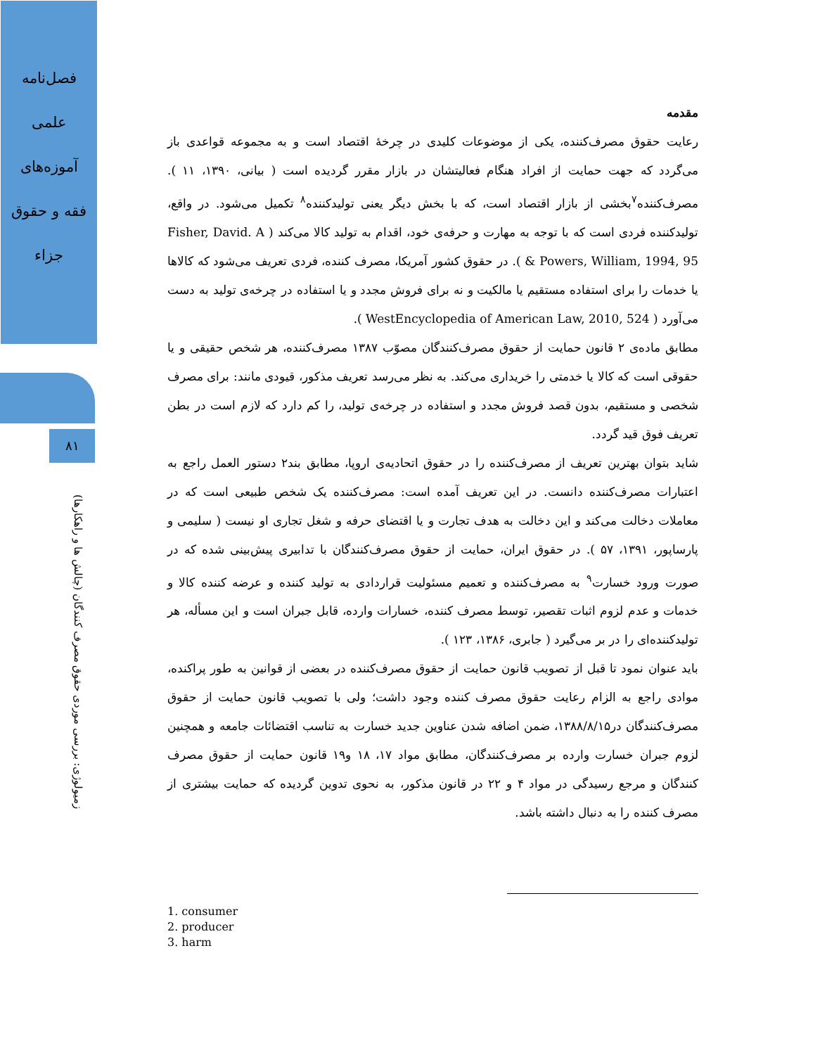فصل‌نامه
علمی
آموزه‌های
فقه و حقوق
جزاء
۸۱
زمیولوژی: بررسی موردی حقوق مصرف کنندگان (چالش ها و راهکارها)
مقدمه
رعایت حقوق مصرف‌کننده، یکی از موضوعات کلیدی در چرخهٔ اقتصاد است و به مجموعه قواعدی باز می‌گردد که جهت حمایت از افراد هنگام فعالیتشان در بازار مقرر گردیده است ( بیانی، ۱۳۹۰، ۱۱ ). مصرف‌کننده<sup>۷</sup>بخشی از بازار اقتصاد است، که با بخش دیگر یعنی تولیدکننده<sup>۸</sup> تکمیل می‌شود. در واقع، تولیدکننده فردی است که با توجه به مهارت و حرفه‌ی خود، اقدام به تولید کالا می‌کند ( Fisher, David. A & Powers, William, 1994, 95 ). در حقوق کشور آمریکا، مصرف کننده، فردی تعریف می‌شود که کالاها یا خدمات را برای استفاده مستقیم یا مالکیت و نه برای فروش مجدد و یا استفاده در چرخه‌ی تولید به دست می‌آورد ( WestEncyclopedia of American Law, 2010, 524 ).
مطابق ماده‌ی ۲ قانون حمایت از حقوق مصرف‌کنندگان مصوّب ۱۳۸۷ مصرف‌کننده، هر شخص حقیقی و یا حقوقی است که کالا یا خدمتی را خریداری می‌کند. به نظر می‌رسد تعریف مذکور، قیودی مانند: برای مصرف شخصی و مستقیم، بدون قصد فروش مجدد و استفاده در چرخه‌ی تولید، را کم دارد که لازم است در بطن تعریف فوق قید گردد.
شاید بتوان بهترین تعریف از مصرف‌کننده را در حقوق اتحادیه‌ی اروپا، مطابق بند۲ دستور العمل راجع به اعتبارات مصرف‌کننده دانست. در این تعریف آمده است: مصرف‌کننده یک شخص طبیعی است که در معاملات دخالت می‌کند و این دخالت به هدف تجارت و یا اقتضای حرفه و شغل تجاری او نیست ( سلیمی و پارساپور، ۱۳۹۱، ۵۷ ). در حقوق ایران، حمایت از حقوق مصرف‌کنندگان با تدابیری پیش‌بینی شده که در صورت ورود خسارت<sup>۹</sup> به مصرف‌کننده و تعمیم مسئولیت قراردادی به تولید کننده و عرضه کننده کالا و خدمات و عدم لزوم اثبات تقصیر، توسط مصرف کننده، خسارات وارده، قابل جبران است و این مسأله، هر تولیدکننده‌ای را در بر می‌گیرد ( جابری، ۱۳۸۶، ۱۲۳ ).
باید عنوان نمود تا قبل از تصویب قانون حمایت از حقوق مصرف‌کننده در بعضی از قوانین به طور پراکنده، موادی راجع به الزام رعایت حقوق مصرف کننده وجود داشت؛ ولی با تصویب قانون حمایت از حقوق مصرف‌کنندگان در۱۳۸۸/۸/۱۵، ضمن اضافه شدن عناوین جدید خسارت به تناسب اقتضائات جامعه و همچنین لزوم جبران خسارت وارده بر مصرف‌کنندگان، مطابق مواد ۱۷، ۱۸ و۱۹ قانون حمایت از حقوق مصرف کنندگان و مرجع رسیدگی در مواد ۴ و ۲۲ در قانون مذکور، به نحوی تدوین گردیده که حمایت بیشتری از مصرف کننده را به دنبال داشته باشد.
1. consumer
2. producer
3. harm